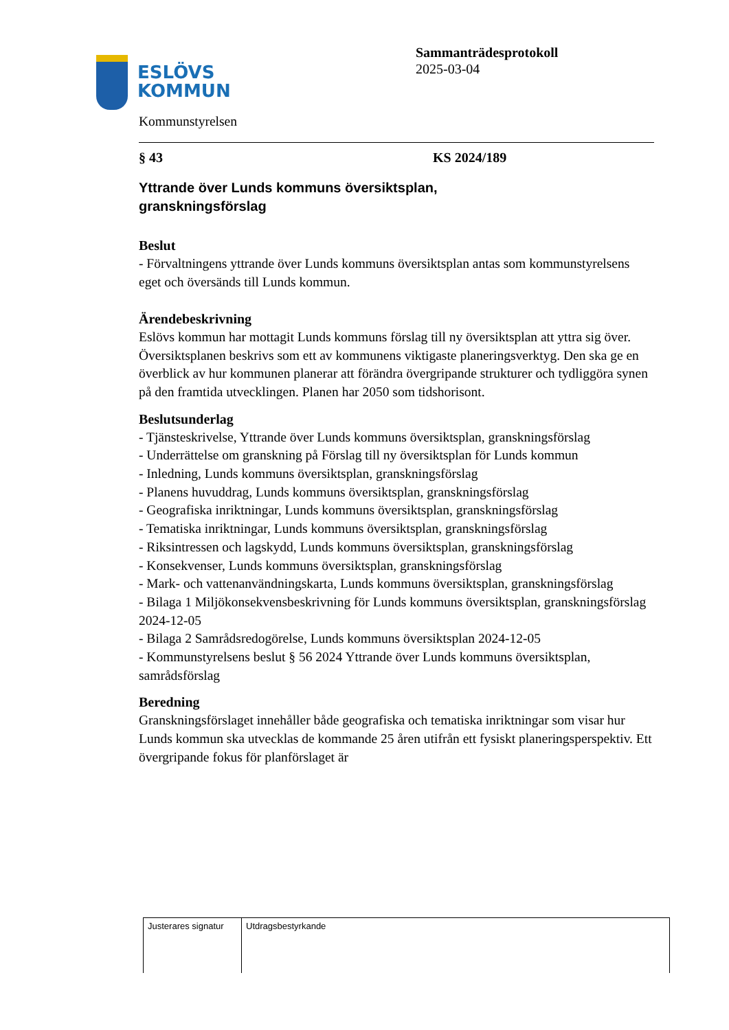ESLÖVS
KOMMUN
Sammanträdesprotokoll
2025-03-04
Kommunstyrelsen
§ 43 KS 2024/189
Yttrande över Lunds kommuns översiktsplan,
granskningsförslag
Beslut
- Förvaltningens yttrande över Lunds kommuns översiktsplan antas som kommunstyrelsens eget och översänds till Lunds kommun.
Ärendebeskrivning
Eslövs kommun har mottagit Lunds kommuns förslag till ny översiktsplan att yttra sig över. Översiktsplanen beskrivs som ett av kommunens viktigaste planeringsverktyg. Den ska ge en överblick av hur kommunen planerar att förändra övergripande strukturer och tydliggöra synen på den framtida utvecklingen. Planen har 2050 som tidshorisont.
Beslutsunderlag
- Tjänsteskrivelse, Yttrande över Lunds kommuns översiktsplan, granskningsförslag
- Underrättelse om granskning på Förslag till ny översiktsplan för Lunds kommun
- Inledning, Lunds kommuns översiktsplan, granskningsförslag
- Planens huvuddrag, Lunds kommuns översiktsplan, granskningsförslag
- Geografiska inriktningar, Lunds kommuns översiktsplan, granskningsförslag
- Tematiska inriktningar, Lunds kommuns översiktsplan, granskningsförslag
- Riksintressen och lagskydd, Lunds kommuns översiktsplan, granskningsförslag
- Konsekvenser, Lunds kommuns översiktsplan, granskningsförslag
- Mark- och vattenanvändningskarta, Lunds kommuns översiktsplan, granskningsförslag
- Bilaga 1 Miljökonsekvensbeskrivning för Lunds kommuns översiktsplan, granskningsförslag 2024-12-05
- Bilaga 2 Samrådsredogörelse, Lunds kommuns översiktsplan 2024-12-05
- Kommunstyrelsens beslut § 56 2024 Yttrande över Lunds kommuns översiktsplan, samrådsförslag
Beredning
Granskningsförslaget innehåller både geografiska och tematiska inriktningar som visar hur Lunds kommun ska utvecklas de kommande 25 åren utifrån ett fysiskt planeringsperspektiv. Ett övergripande fokus för planförslaget är
| Justerares signatur | Utdragsbestyrkande |